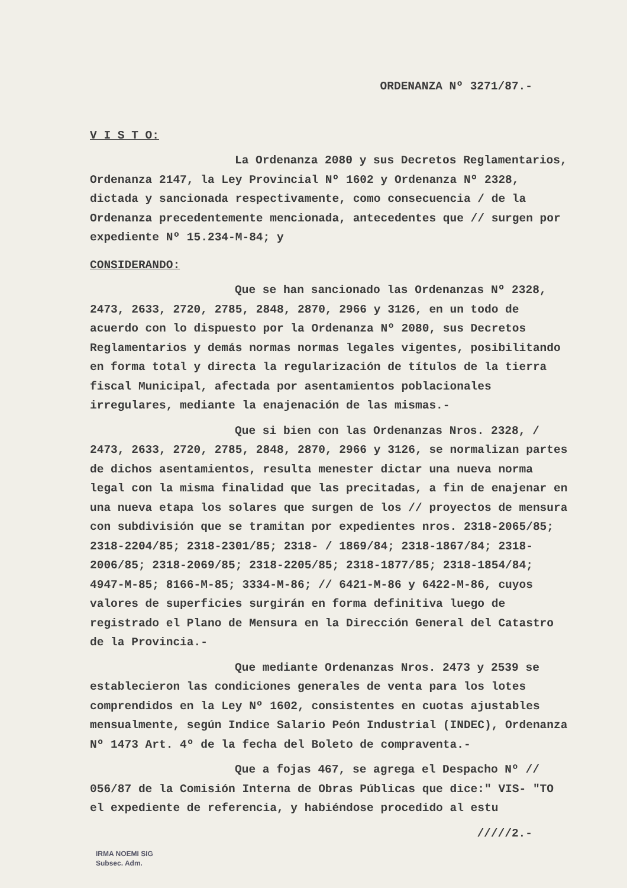ORDENANZA Nº 3271/87.-
V I S T O:
La Ordenanza 2080 y sus Decretos Reglamentarios, Ordenanza 2147, la Ley Provincial Nº 1602 y Ordenanza Nº 2328, dictada y sancionada respectivamente, como consecuencia / de la Ordenanza precedentemente mencionada, antecedentes que // surgen por expediente Nº 15.234-M-84; y
CONSIDERANDO:
Que se han sancionado las Ordenanzas Nº 2328, 2473, 2633, 2720, 2785, 2848, 2870, 2966 y 3126, en un todo de acuerdo con lo dispuesto por la Ordenanza Nº 2080, sus Decretos Reglamentarios y demás normas normas legales vigentes, posibilitando en forma total y directa la regularización de títulos de la tierra fiscal Municipal, afectada por asentamientos poblacionales irregulares, mediante la enajenación de las mismas.-
Que si bien con las Ordenanzas Nros. 2328, / 2473, 2633, 2720, 2785, 2848, 2870, 2966 y 3126, se normalizan partes de dichos asentamientos, resulta menester dictar una nueva norma legal con la misma finalidad que las precitadas, a fin de enajenar en una nueva etapa los solares que surgen de los // proyectos de mensura con subdivisión que se tramitan por expedientes nros. 2318-2065/85; 2318-2204/85; 2318-2301/85; 2318- / 1869/84; 2318-1867/84; 2318-2006/85; 2318-2069/85; 2318-2205/85; 2318-1877/85; 2318-1854/84; 4947-M-85; 8166-M-85; 3334-M-86; // 6421-M-86 y 6422-M-86, cuyos valores de superficies surgirán en forma definitiva luego de registrado el Plano de Mensura en la Dirección General del Catastro de la Provincia.-
Que mediante Ordenanzas Nros. 2473 y 2539 se establecieron las condiciones generales de venta para los lotes comprendidos en la Ley Nº 1602, consistentes en cuotas ajustables mensualmente, según Indice Salario Peón Industrial (INDEC), Ordenanza Nº 1473 Art. 4º de la fecha del Boleto de compraventa.-
Que a fojas 467, se agrega el Despacho Nº // 056/87 de la Comisión Interna de Obras Públicas que dice:" VIS- "TO el expediente de referencia, y habiéndose procedido al estu
/////2.-
IRMA NOEMI SIG
Subsec. Adm.